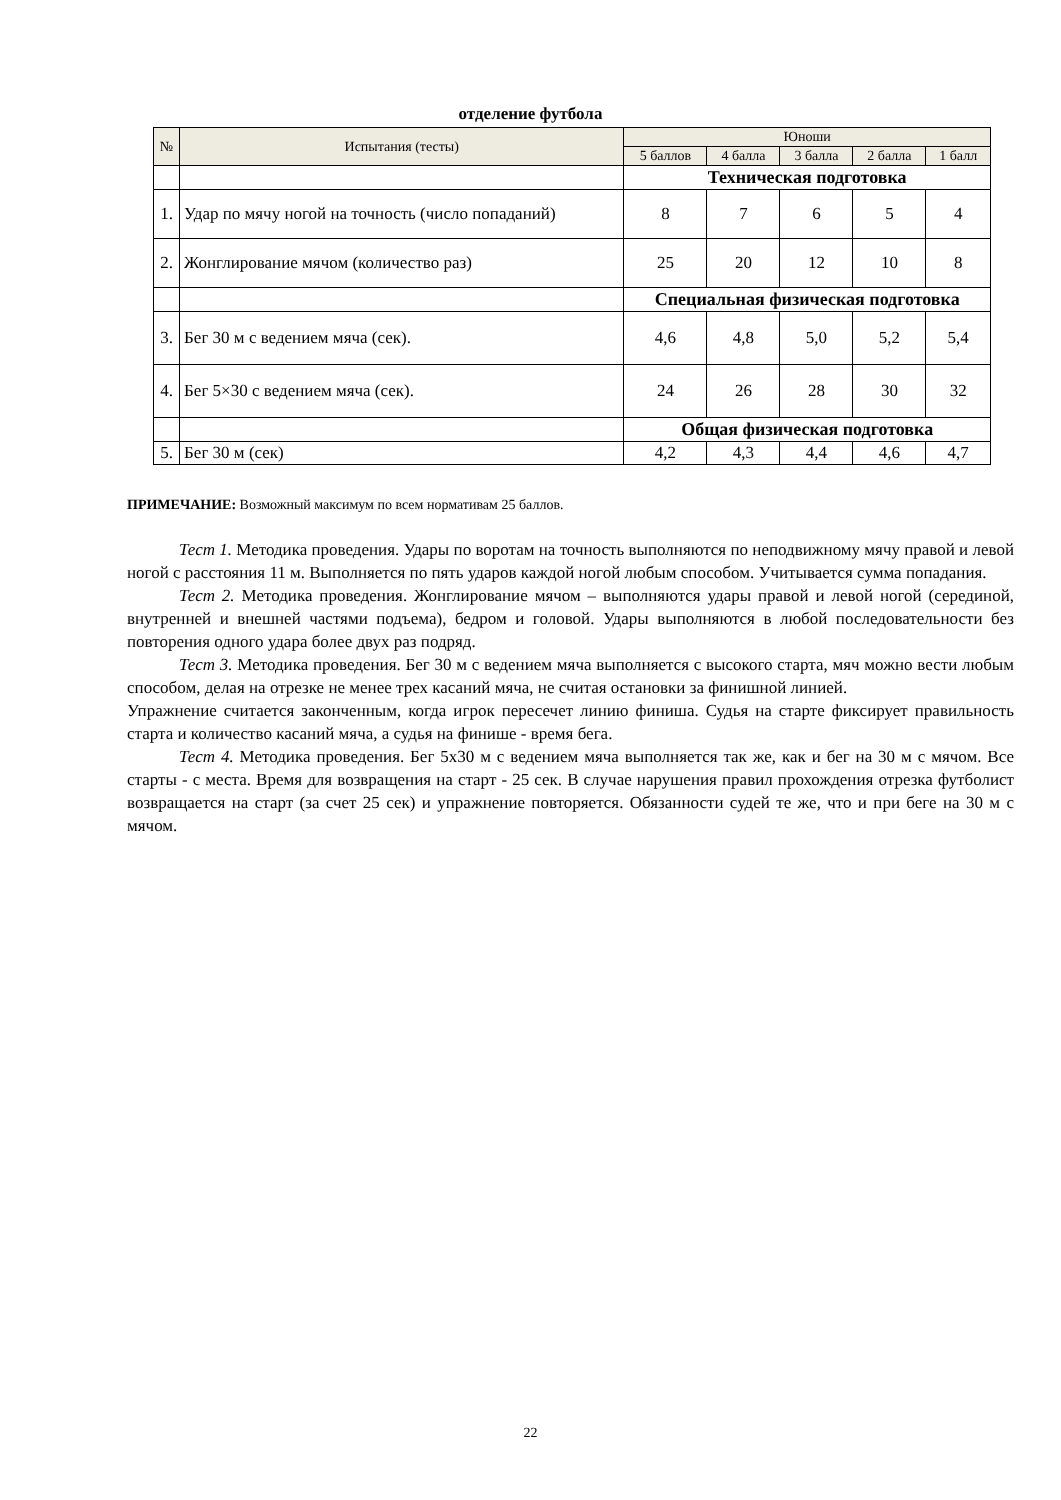отделение футбола
| № | Испытания (тесты) | Юноши | | | | |
| --- | --- | --- | --- | --- | --- | --- |
| | | 5 баллов | 4 балла | 3 балла | 2 балла | 1 балл |
| | | Техническая подготовка | | | | |
| 1. | Удар по мячу ногой на точность (число попаданий) | 8 | 7 | 6 | 5 | 4 |
| 2. | Жонглирование мячом (количество раз) | 25 | 20 | 12 | 10 | 8 |
| | | Специальная физическая подготовка | | | | |
| 3. | Бег 30 м с ведением мяча (сек). | 4,6 | 4,8 | 5,0 | 5,2 | 5,4 |
| 4. | Бег 5×30 с ведением мяча (сек). | 24 | 26 | 28 | 30 | 32 |
| | | Общая физическая подготовка | | | | |
| 5. | Бег 30 м (сек) | 4,2 | 4,3 | 4,4 | 4,6 | 4,7 |
ПРИМЕЧАНИЕ: Возможный максимум по всем нормативам 25 баллов.
Тест 1. Методика проведения. Удары по воротам на точность выполняются по неподвижному мячу правой и левой ногой с расстояния 11 м. Выполняется по пять ударов каждой ногой любым способом. Учитывается сумма попадания.
Тест 2. Методика проведения. Жонглирование мячом – выполняются удары правой и левой ногой (серединой, внутренней и внешней частями подъема), бедром и головой. Удары выполняются в любой последовательности без повторения одного удара более двух раз подряд.
Тест 3. Методика проведения. Бег 30 м с ведением мяча выполняется с высокого старта, мяч можно вести любым способом, делая на отрезке не менее трех касаний мяча, не считая остановки за финишной линией.
Упражнение считается законченным, когда игрок пересечет линию финиша. Судья на старте фиксирует правильность старта и количество касаний мяча, а судья на финише - время бега.
Тест 4. Методика проведения. Бег 5х30 м с ведением мяча выполняется так же, как и бег на 30 м с мячом. Все старты - с места. Время для возвращения на старт - 25 сек. В случае нарушения правил прохождения отрезка футболист возвращается на старт (за счет 25 сек) и упражнение повторяется. Обязанности судей те же, что и при беге на 30 м с мячом.
22